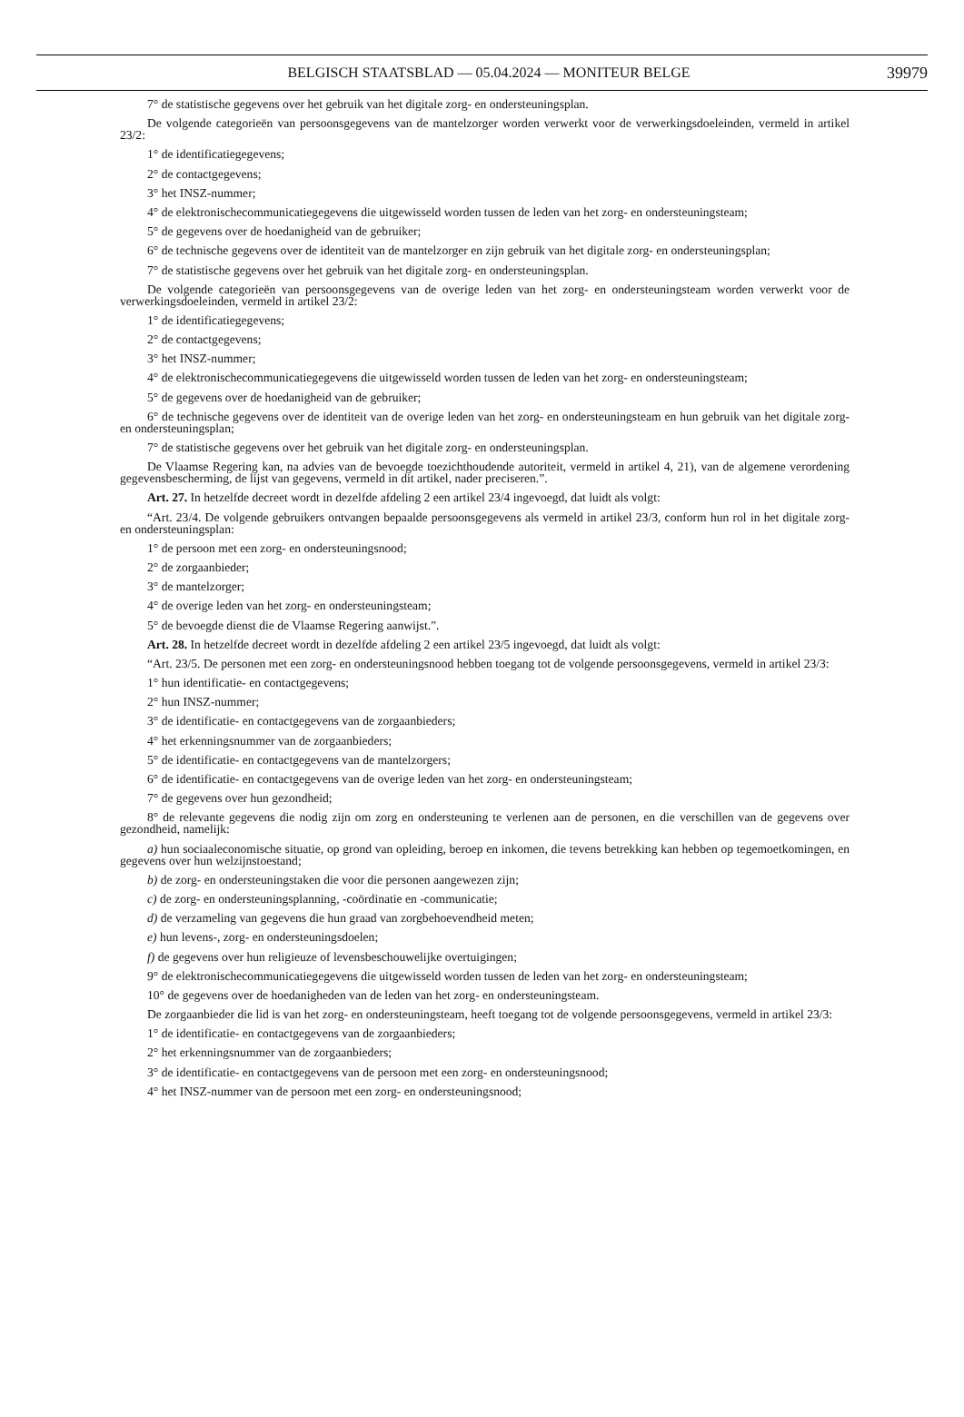BELGISCH STAATSBLAD — 05.04.2024 — MONITEUR BELGE 39979
7° de statistische gegevens over het gebruik van het digitale zorg- en ondersteuningsplan.
De volgende categorieën van persoonsgegevens van de mantelzorger worden verwerkt voor de verwerkingsdoeleinden, vermeld in artikel 23/2:
1° de identificatiegegevens;
2° de contactgegevens;
3° het INSZ-nummer;
4° de elektronischecommunicatiegegevens die uitgewisseld worden tussen de leden van het zorg- en ondersteuningsteam;
5° de gegevens over de hoedanigheid van de gebruiker;
6° de technische gegevens over de identiteit van de mantelzorger en zijn gebruik van het digitale zorg- en ondersteuningsplan;
7° de statistische gegevens over het gebruik van het digitale zorg- en ondersteuningsplan.
De volgende categorieën van persoonsgegevens van de overige leden van het zorg- en ondersteuningsteam worden verwerkt voor de verwerkingsdoeleinden, vermeld in artikel 23/2:
1° de identificatiegegevens;
2° de contactgegevens;
3° het INSZ-nummer;
4° de elektronischecommunicatiegegevens die uitgewisseld worden tussen de leden van het zorg- en ondersteuningsteam;
5° de gegevens over de hoedanigheid van de gebruiker;
6° de technische gegevens over de identiteit van de overige leden van het zorg- en ondersteuningsteam en hun gebruik van het digitale zorg- en ondersteuningsplan;
7° de statistische gegevens over het gebruik van het digitale zorg- en ondersteuningsplan.
De Vlaamse Regering kan, na advies van de bevoegde toezichthoudende autoriteit, vermeld in artikel 4, 21), van de algemene verordening gegevensbescherming, de lijst van gegevens, vermeld in dit artikel, nader preciseren.”.
Art. 27. In hetzelfde decreet wordt in dezelfde afdeling 2 een artikel 23/4 ingevoegd, dat luidt als volgt:
“Art. 23/4. De volgende gebruikers ontvangen bepaalde persoonsgegevens als vermeld in artikel 23/3, conform hun rol in het digitale zorg- en ondersteuningsplan:
1° de persoon met een zorg- en ondersteuningsnood;
2° de zorgaanbieder;
3° de mantelzorger;
4° de overige leden van het zorg- en ondersteuningsteam;
5° de bevoegde dienst die de Vlaamse Regering aanwijst.”.
Art. 28. In hetzelfde decreet wordt in dezelfde afdeling 2 een artikel 23/5 ingevoegd, dat luidt als volgt:
“Art. 23/5. De personen met een zorg- en ondersteuningsnood hebben toegang tot de volgende persoonsgegevens, vermeld in artikel 23/3:
1° hun identificatie- en contactgegevens;
2° hun INSZ-nummer;
3° de identificatie- en contactgegevens van de zorgaanbieders;
4° het erkenningsnummer van de zorgaanbieders;
5° de identificatie- en contactgegevens van de mantelzorgers;
6° de identificatie- en contactgegevens van de overige leden van het zorg- en ondersteuningsteam;
7° de gegevens over hun gezondheid;
8° de relevante gegevens die nodig zijn om zorg en ondersteuning te verlenen aan de personen, en die verschillen van de gegevens over gezondheid, namelijk:
a) hun sociaaleconomische situatie, op grond van opleiding, beroep en inkomen, die tevens betrekking kan hebben op tegemoetkomingen, en gegevens over hun welzijnstoestand;
b) de zorg- en ondersteuningstaken die voor die personen aangewezen zijn;
c) de zorg- en ondersteuningsplanning, -coördinatie en -communicatie;
d) de verzameling van gegevens die hun graad van zorgbehoevendheid meten;
e) hun levens-, zorg- en ondersteuningsdoelen;
f) de gegevens over hun religieuze of levensbeschouwelijke overtuigingen;
9° de elektronischecommunicatiegegevens die uitgewisseld worden tussen de leden van het zorg- en ondersteuningsteam;
10° de gegevens over de hoedanigheden van de leden van het zorg- en ondersteuningsteam.
De zorgaanbieder die lid is van het zorg- en ondersteuningsteam, heeft toegang tot de volgende persoonsgegevens, vermeld in artikel 23/3:
1° de identificatie- en contactgegevens van de zorgaanbieders;
2° het erkenningsnummer van de zorgaanbieders;
3° de identificatie- en contactgegevens van de persoon met een zorg- en ondersteuningsnood;
4° het INSZ-nummer van de persoon met een zorg- en ondersteuningsnood;